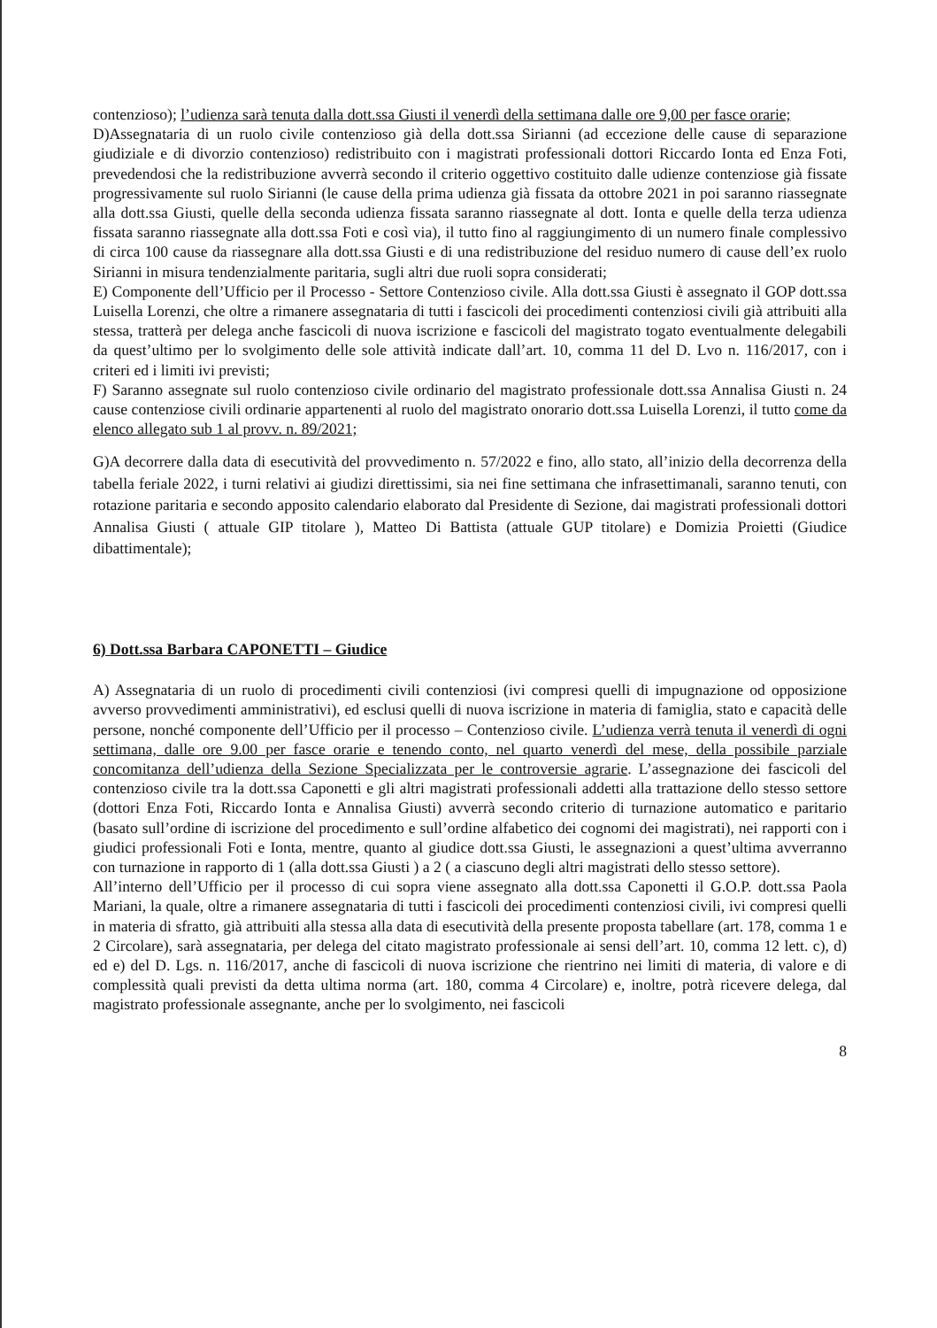contenzioso); l’udienza sarà tenuta dalla dott.ssa Giusti il venerdì della settimana dalle ore 9,00 per fasce orarie;
D)Assegnataria di un ruolo civile contenzioso già della dott.ssa Sirianni (ad eccezione delle cause di separazione giudiziale e di divorzio contenzioso) redistribuito con i magistrati professionali dottori Riccardo Ionta ed Enza Foti, prevedendosi che la redistribuzione avverrà secondo il criterio oggettivo costituito dalle udienze contenziose già fissate progressivamente sul ruolo Sirianni (le cause della prima udienza già fissata da ottobre 2021 in poi saranno riassegnate alla dott.ssa Giusti, quelle della seconda udienza fissata saranno riassegnate al dott. Ionta e quelle della terza udienza fissata saranno riassegnate alla dott.ssa Foti e così via), il tutto fino al raggiungimento di un numero finale complessivo di circa 100 cause da riassegnare alla dott.ssa Giusti e di una redistribuzione del residuo numero di cause dell’ex ruolo Sirianni in misura tendenzialmente paritaria, sugli altri due ruoli sopra considerati;
E) Componente dell’Ufficio per il Processo - Settore Contenzioso civile. Alla dott.ssa Giusti è assegnato il GOP dott.ssa Luisella Lorenzi, che oltre a rimanere assegnataria di tutti i fascicoli dei procedimenti contenziosi civili già attribuiti alla stessa, tratterà per delega anche fascicoli di nuova iscrizione e fascicoli del magistrato togato eventualmente delegabili da quest’ultimo per lo svolgimento delle sole attività indicate dall’art. 10, comma 11 del D. Lvo n. 116/2017, con i criteri ed i limiti ivi previsti;
F) Saranno assegnate sul ruolo contenzioso civile ordinario del magistrato professionale dott.ssa Annalisa Giusti n. 24 cause contenziose civili ordinarie appartenenti al ruolo del magistrato onorario dott.ssa Luisella Lorenzi, il tutto come da elenco allegato sub 1 al provv. n. 89/2021;
G)A decorrere dalla data di esecutività del provvedimento n. 57/2022 e fino, allo stato, all’inizio della decorrenza della tabella feriale 2022, i turni relativi ai giudizi direttissimi, sia nei fine settimana che infrasettimanali, saranno tenuti, con rotazione paritaria e secondo apposito calendario elaborato dal Presidente di Sezione, dai magistrati professionali dottori Annalisa Giusti ( attuale GIP titolare ), Matteo Di Battista (attuale GUP titolare) e Domizia Proietti (Giudice dibattimentale);
6) Dott.ssa Barbara CAPONETTI – Giudice
A) Assegnataria di un ruolo di procedimenti civili contenziosi (ivi compresi quelli di impugnazione od opposizione avverso provvedimenti amministrativi), ed esclusi quelli di nuova iscrizione in materia di famiglia, stato e capacità delle persone, nonché componente dell’Ufficio per il processo – Contenzioso civile. L’udienza verrà tenuta il venerdì di ogni settimana, dalle ore 9.00 per fasce orarie e tenendo conto, nel quarto venerdì del mese, della possibile parziale concomitanza dell’udienza della Sezione Specializzata per le controversie agrarie. L’assegnazione dei fascicoli del contenzioso civile tra la dott.ssa Caponetti e gli altri magistrati professionali addetti alla trattazione dello stesso settore (dottori Enza Foti, Riccardo Ionta e Annalisa Giusti) avverrà secondo criterio di turnazione automatico e paritario (basato sull’ordine di iscrizione del procedimento e sull’ordine alfabetico dei cognomi dei magistrati), nei rapporti con i giudici professionali Foti e Ionta, mentre, quanto al giudice dott.ssa Giusti, le assegnazioni a quest’ultima avverranno con turnazione in rapporto di 1 (alla dott.ssa Giusti ) a 2 ( a ciascuno degli altri magistrati dello stesso settore).
All’interno dell’Ufficio per il processo di cui sopra viene assegnato alla dott.ssa Caponetti il G.O.P. dott.ssa Paola Mariani, la quale, oltre a rimanere assegnataria di tutti i fascicoli dei procedimenti contenziosi civili, ivi compresi quelli in materia di sfratto, già attribuiti alla stessa alla data di esecutività della presente proposta tabellare (art. 178, comma 1 e 2 Circolare), sarà assegnataria, per delega del citato magistrato professionale ai sensi dell’art. 10, comma 12 lett. c), d) ed e) del D. Lgs. n. 116/2017, anche di fascicoli di nuova iscrizione che rientrino nei limiti di materia, di valore e di complessità quali previsti da detta ultima norma (art. 180, comma 4 Circolare) e, inoltre, potrà ricevere delega, dal magistrato professionale assegnante, anche per lo svolgimento, nei fascicoli
8